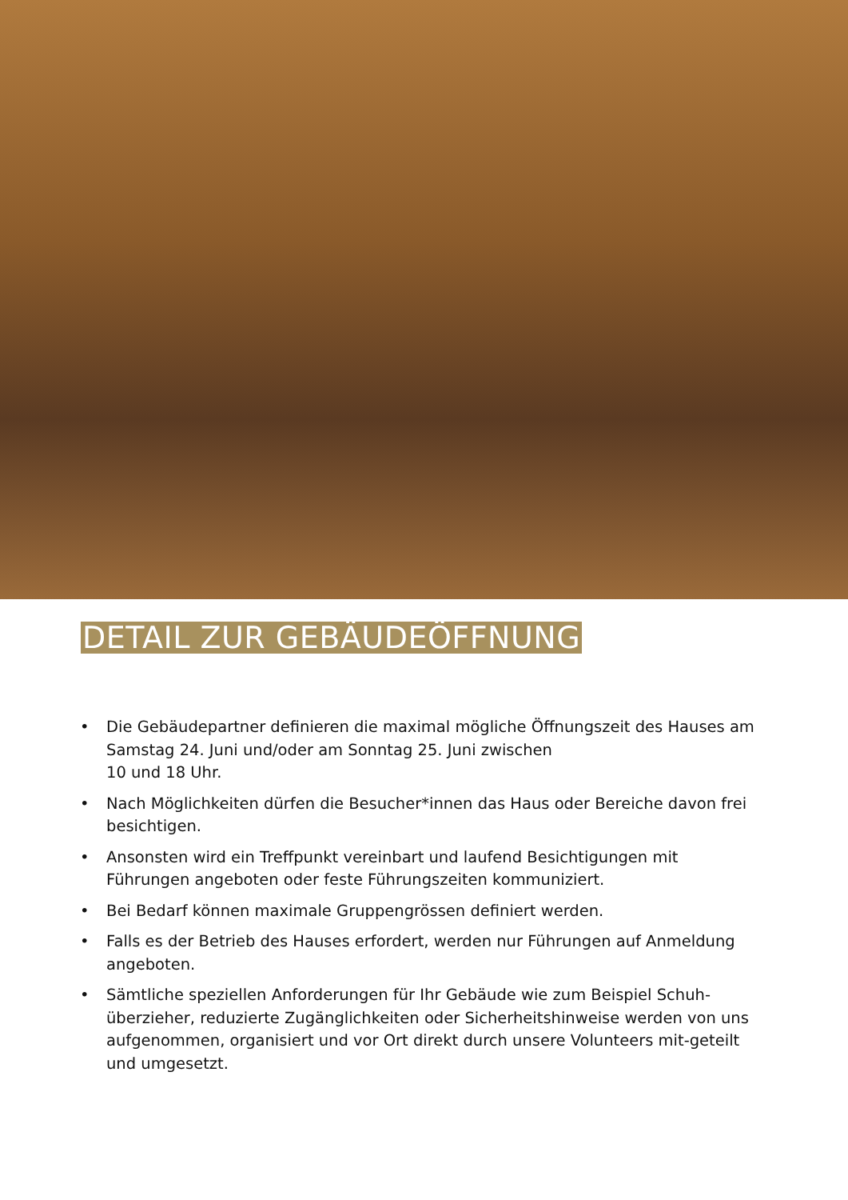DETAIL ZUR GEBÄUDEÖFFNUNG
• Die Gebäudepartner definieren die maximal mögliche Öffnungszeit des Hauses am Samstag 24. Juni und/oder am Sonntag 25. Juni zwischen
10 und 18 Uhr.
• Nach Möglichkeiten dürfen die Besucher*innen das Haus oder Bereiche davon frei besichtigen.
• Ansonsten wird ein Treffpunkt vereinbart und laufend Besichtigungen mit Führungen angeboten oder feste Führungszeiten kommuniziert.
• Bei Bedarf können maximale Gruppengrössen definiert werden.
• Falls es der Betrieb des Hauses erfordert, werden nur Führungen auf Anmeldung angeboten.
• Sämtliche speziellen Anforderungen für Ihr Gebäude wie zum Beispiel Schuh-überzieher, reduzierte Zugänglichkeiten oder Sicherheitshinweise werden von uns aufgenommen, organisiert und vor Ort direkt durch unsere Volunteers mit-geteilt und umgesetzt.